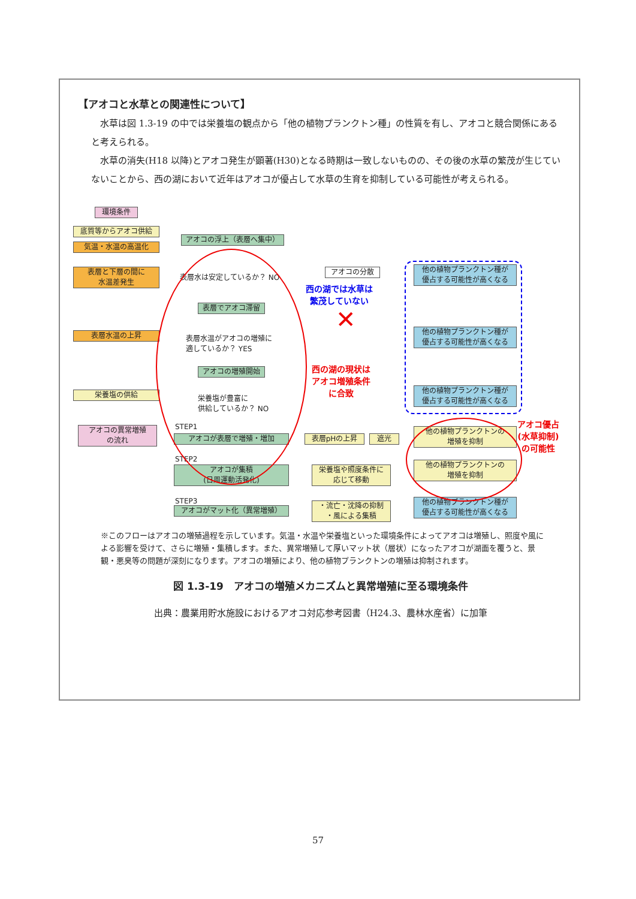【アオコと水草との関連性について】
水草は図 1.3-19 の中では栄養塩の観点から「他の植物プランクトン種」の性質を有し、アオコと競合関係にあると考えられる。
水草の消失(H18 以降)とアオコ発生が顕著(H30)となる時期は一致しないものの、その後の水草の繁茂が生じていないことから、西の湖において近年はアオコが優占して水草の生育を抑制している可能性が考えられる。
環境条件
底質等からアオコ供給
気温・水温の高温化
表層と下層の間に
水温差発生
表層水温の上昇
栄養塩の供給
アオコの異常増殖
の流れ
アオコの浮上（表層へ集中）
表層水は安定しているか？ NO
アオコの分散
表層でアオコ滞留
表層水温がアオコの増殖に
適しているか？ YES
アオコの増殖開始
栄養塩が豊富に
供給しているか？ NO
STEP1
アオコが表層で増殖・増加 表層pHの上昇 遮光
STEP2
アオコが集積
(日周運動活発化)
栄養塩や照度条件に
応じて移動
STEP3
アオコがマット化（異常増殖）
・流亡・沈降の抑制
・風による集積
他の植物プランクトン種が
優占する可能性が高くなる
他の植物プランクトン種が
優占する可能性が高くなる
他の植物プランクトン種が
優占する可能性が高くなる
他の植物プランクトンの
増殖を抑制
他の植物プランクトンの
増殖を抑制
他の植物プランクトン種が
優占する可能性が高くなる
西の湖では水草は
繁茂していない
✕
西の湖の現状は
アオコ増殖条件
に合致
アオコ優占
(水草抑制)
の可能性
※このフローはアオコの増殖過程を示しています。気温・水温や栄養塩といった環境条件によってアオコは増殖し、照度や風による影響を受けて、さらに増殖・集積します。また、異常増殖して厚いマット状（層状）になったアオコが湖面を覆うと、景観・悪臭等の問題が深刻になります。アオコの増殖により、他の植物プランクトンの増殖は抑制されます。
図 1.3-19　アオコの増殖メカニズムと異常増殖に至る環境条件
出典：農業用貯水施設におけるアオコ対応参考図書（H24.3、農林水産省）に加筆
57